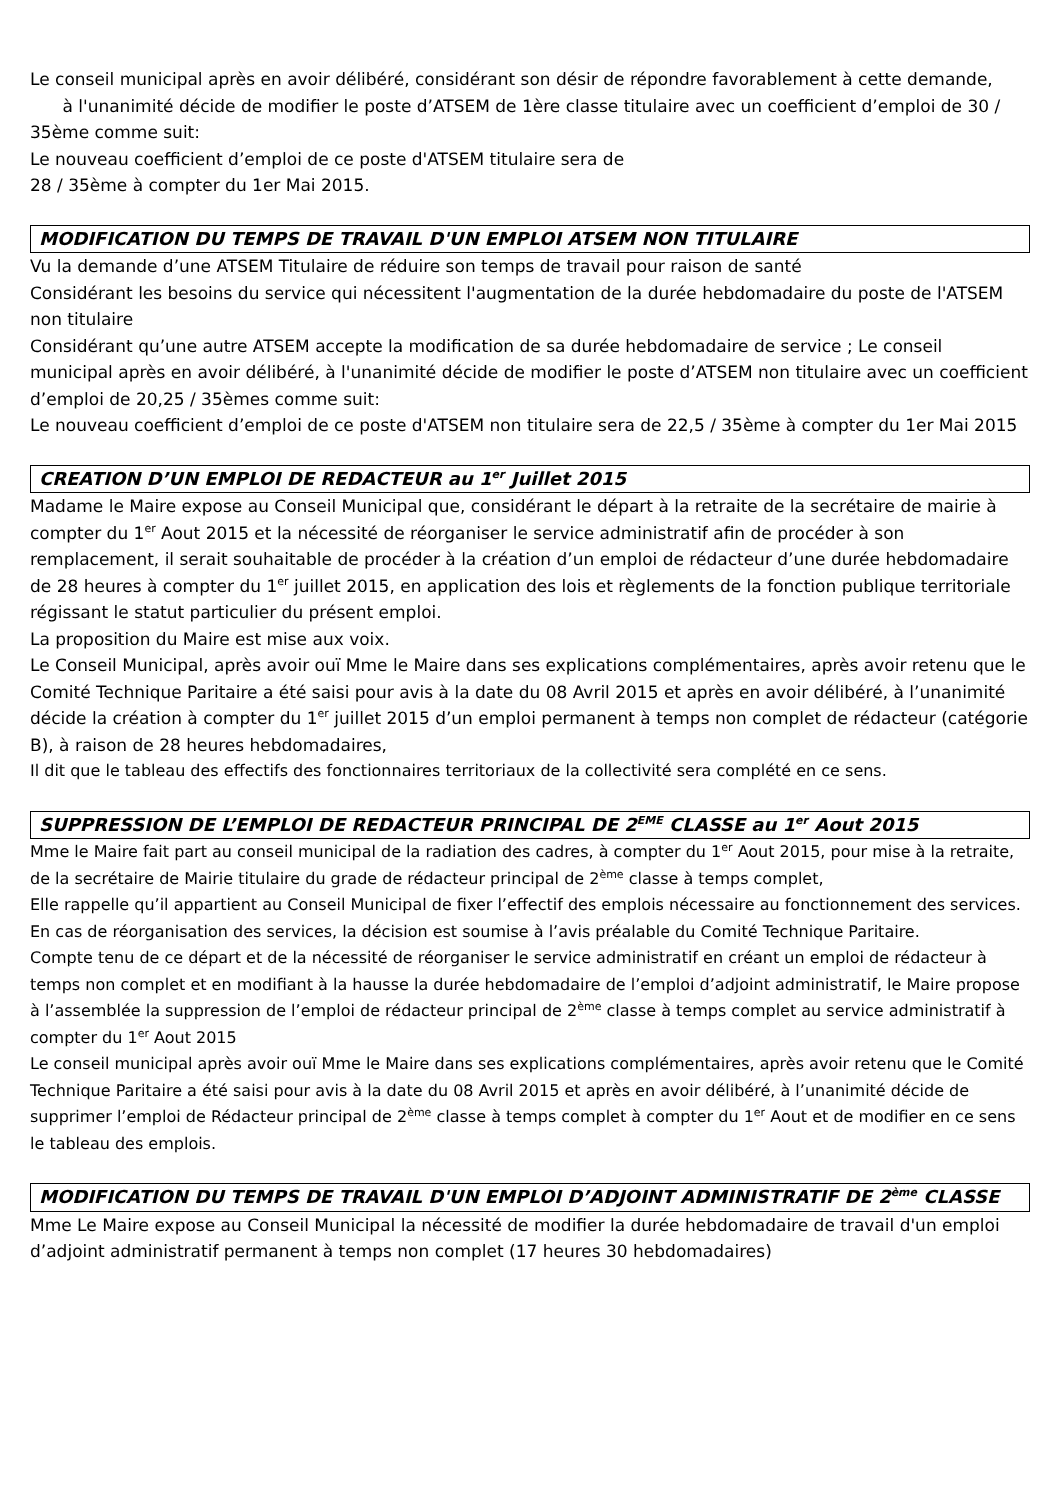Le conseil municipal après en avoir délibéré, considérant son désir de répondre favorablement à cette demande, à l'unanimité décide de modifier le poste d’ATSEM de 1ère classe titulaire avec un coefficient d’emploi de 30 / 35ème comme suit:
Le nouveau coefficient d’emploi de ce poste d'ATSEM titulaire sera de
28 / 35ème à compter du 1er Mai 2015.
MODIFICATION DU TEMPS DE TRAVAIL D'UN EMPLOI ATSEM NON TITULAIRE
Vu la demande d’une ATSEM Titulaire de réduire son temps de travail pour raison de santé
Considérant les besoins du service qui nécessitent l'augmentation de la durée hebdomadaire du poste de l'ATSEM non titulaire
Considérant qu’une autre ATSEM accepte la modification de sa durée hebdomadaire de service ; Le conseil municipal après en avoir délibéré, à l'unanimité décide de modifier le poste d’ATSEM non titulaire avec un coefficient d’emploi de 20,25 / 35èmes comme suit:
Le nouveau coefficient d’emploi de ce poste d'ATSEM non titulaire sera de 22,5 / 35ème à compter du 1er Mai 2015
CREATION D’UN EMPLOI DE REDACTEUR au 1<sup>er</sup> Juillet 2015
Madame le Maire expose au Conseil Municipal que, considérant le départ à la retraite de la secrétaire de mairie à compter du 1<sup>er</sup> Aout 2015 et la nécessité de réorganiser le service administratif afin de procéder à son remplacement, il serait souhaitable de procéder à la création d’un emploi de rédacteur d’une durée hebdomadaire de 28 heures à compter du 1<sup>er</sup> juillet 2015, en application des lois et règlements de la fonction publique territoriale régissant le statut particulier du présent emploi.
La proposition du Maire est mise aux voix.
Le Conseil Municipal, après avoir ouï Mme le Maire dans ses explications complémentaires, après avoir retenu que le Comité Technique Paritaire a été saisi pour avis à la date du 08 Avril 2015 et après en avoir délibéré, à l’unanimité décide la création à compter du 1<sup>er</sup> juillet 2015 d’un emploi permanent à temps non complet de rédacteur (catégorie B), à raison de 28 heures hebdomadaires,
Il dit que le tableau des effectifs des fonctionnaires territoriaux de la collectivité sera complété en ce sens.
SUPPRESSION DE L’EMPLOI DE REDACTEUR PRINCIPAL DE 2<sup>EME</sup> CLASSE au 1<sup>er</sup> Aout 2015
Mme le Maire fait part au conseil municipal de la radiation des cadres, à compter du 1<sup>er</sup> Aout 2015, pour mise à la retraite, de la secrétaire de Mairie titulaire du grade de rédacteur principal de 2<sup>ème</sup> classe à temps complet,
Elle rappelle qu’il appartient au Conseil Municipal de fixer l’effectif des emplois nécessaire au fonctionnement des services. En cas de réorganisation des services, la décision est soumise à l’avis préalable du Comité Technique Paritaire.
Compte tenu de ce départ et de la nécessité de réorganiser le service administratif en créant un emploi de rédacteur à temps non complet et en modifiant à la hausse la durée hebdomadaire de l’emploi d’adjoint administratif, le Maire propose à l’assemblée la suppression de l’emploi de rédacteur principal de 2<sup>ème</sup> classe à temps complet au service administratif à compter du 1<sup>er</sup> Aout 2015
Le conseil municipal après avoir ouï Mme le Maire dans ses explications complémentaires, après avoir retenu que le Comité Technique Paritaire a été saisi pour avis à la date du 08 Avril 2015 et après en avoir délibéré, à l’unanimité décide de supprimer l’emploi de Rédacteur principal de 2<sup>ème</sup> classe à temps complet à compter du 1<sup>er</sup> Aout et de modifier en ce sens le tableau des emplois.
MODIFICATION DU TEMPS DE TRAVAIL D'UN EMPLOI D’ADJOINT ADMINISTRATIF DE 2<sup>ème</sup> CLASSE
Mme Le Maire expose au Conseil Municipal la nécessité de modifier la durée hebdomadaire de travail d'un emploi d’adjoint administratif permanent à temps non complet (17 heures 30 hebdomadaires)